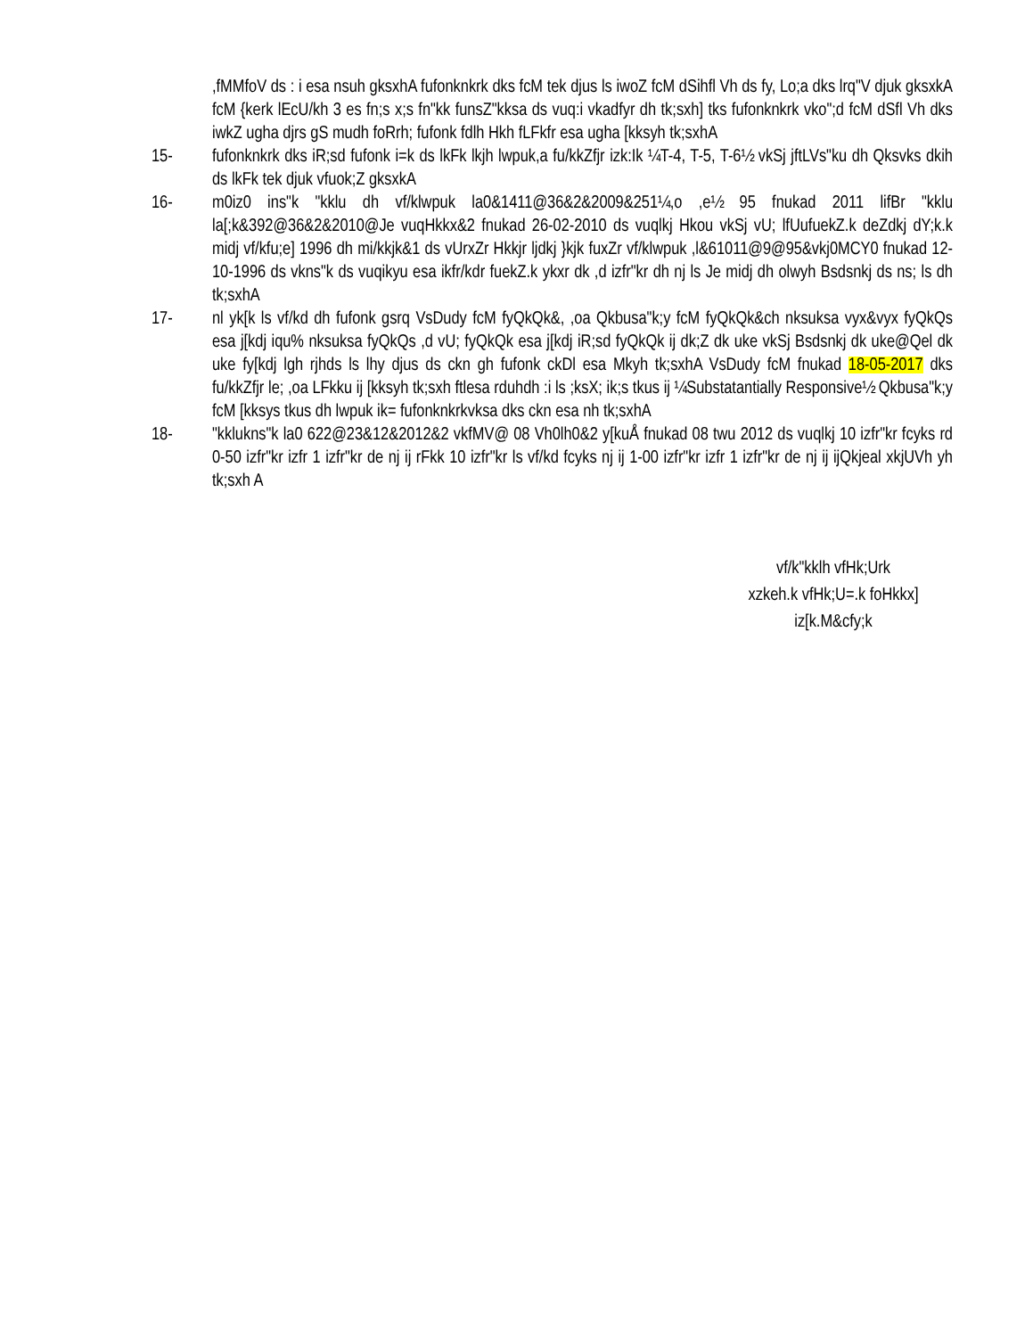,fMMfoV ds : i esa nsuh gksxhA fufonknkrk dks fcM tek djus ls iwoZ fcM dSihfl Vh ds fy, Lo;a dks lrq"V djuk gksxkA fcM {kerk lEcU/kh 3 es fn;s x;s fn"kk funsZ"kksa ds vuq:i vkadfyr dh tk;sxh] tks fufonknkrk vko";d fcM dSfl Vh dks iwkZ ugha djrs gS mudh foRrh; fufonk fdlh Hkh fLFkfr esa ugha [kksyh tk;sxhA
15- fufonknkrk dks iR;sd fufonk i=k ds lkFk lkjh lwpuk,a fu/kkZfjr izk:Ik ¼T-4, T-5, T-6½ vkSj jftLVs"ku dh Qksvks dkih ds lkFk tek djuk vfuok;Z gksxkA
16- m0iz0 ins"k "kklu dh vf/klwpuk la0&1411@36&2&2009&251¼,o ,e½ 95 fnukad 2011 lifBr "kklu la[;k&392@36&2&2010@Je vuqHkkx&2 fnukad 26-02-2010 ds vuqlkj Hkou vkSj vU; lfUufuekZ.k deZdkj dY;k.k midj vf/kfu;e] 1996 dh mi/kkjk&1 ds vUrxZr Hkkjr ljdkj }kjk fuxZr vf/klwpuk ,l&61011@9@95&vkj0MCY0 fnukad 12-10-1996 ds vkns"k ds vuqikyu esa ikfr/kdr fuekZ.k ykxr dk ,d izfr"kr dh nj ls Je midj dh olwyh Bsdsnkj ds ns; ls dh tk;sxhA
17- nl yk[k ls vf/kd dh fufonk gsrq VsDudy fcM fyQkQk&, ,oa Qkbusa"k;y fcM fyQkQk&ch nksuksa vyx&vyx fyQkQs esa j[kdj iqu% nksuksa fyQkQs ,d vU; fyQkQk esa j[kdj iR;sd fyQkQk ij dk;Z dk uke vkSj Bsdsnkj dk uke@Qel dk uke fy[kdj lgh rjhds ls lhy djus ds ckn gh fufonk ckDl esa Mkyh tk;sxhA VsDudy fcM fnukad 18-05-2017 dks fu/kkZfjr le; ,oa LFkku ij [kksyh tk;sxh ftlesa rduhdh :i ls ;ksX; ik;s tkus ij ¼Substatantially Responsive½ Qkbusa"k;y fcM [kksys tkus dh lwpuk ik= fufonknkrkvksa dks ckn esa nh tk;sxhA
18- "kklukns"k la0 622@23&12&2012&2 vkfMV@ 08 Vh0lh0&2 y[kuÅ fnukad 08 twu 2012 ds vuqlkj 10 izfr"kr fcyks rd 0-50 izfr"kr izfr 1 izfr"kr de nj ij rFkk 10 izfr"kr ls vf/kd fcyks nj ij 1-00 izfr"kr izfr 1 izfr"kr de nj ij ijQkjeal xkjUVh yh tk;sxh A
vf/k"kklh vfHk;Urk
xzkeh.k vfHk;U=.k foHkkx]
iz[k.M&cfy;k